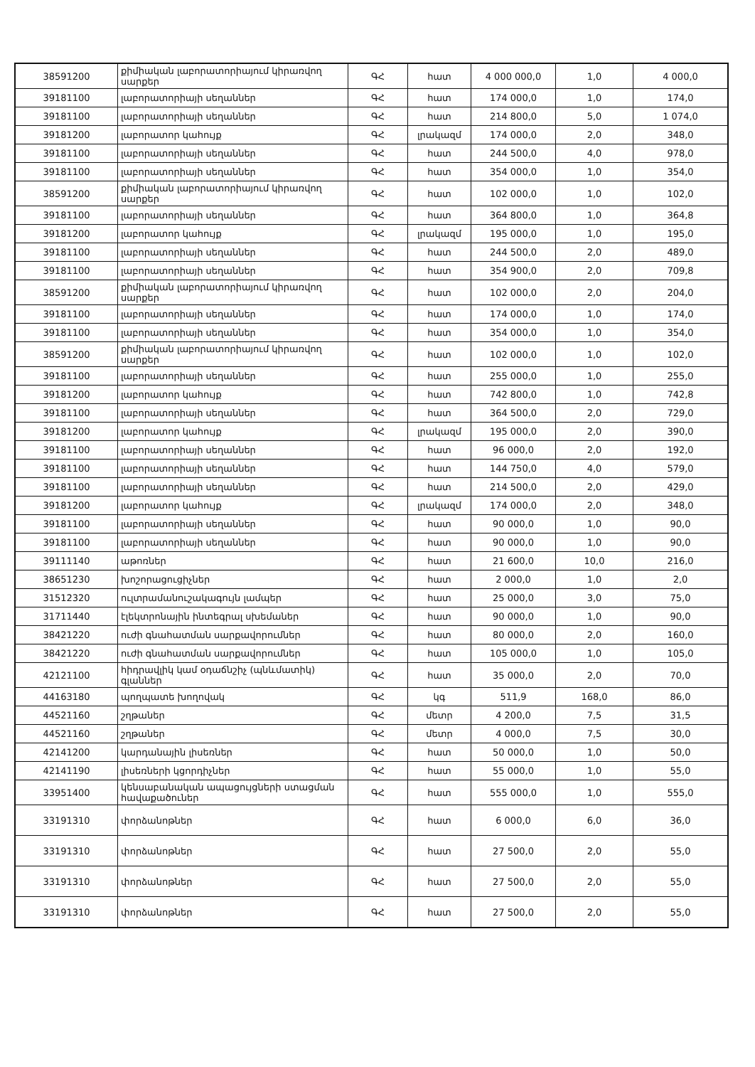| 38591200 | քիմիական լաբորատորիայում կիրառվող սարքեր | ԳՀ | հատ | 4 000 000,0 | 1,0 | 4 000,0 |
| 39181100 | լաբորատորիայի սեղաններ | ԳՀ | հատ | 174 000,0 | 1,0 | 174,0 |
| 39181100 | լաբորատորիայի սեղաններ | ԳՀ | հատ | 214 800,0 | 5,0 | 1 074,0 |
| 39181200 | լաբորատոր կահույք | ԳՀ | լրակազմ | 174 000,0 | 2,0 | 348,0 |
| 39181100 | լաբորատորիայի սեղաններ | ԳՀ | հատ | 244 500,0 | 4,0 | 978,0 |
| 39181100 | լաբորատորիայի սեղաններ | ԳՀ | հատ | 354 000,0 | 1,0 | 354,0 |
| 38591200 | քիմիական լաբորատորիայում կիրառվող սարքեր | ԳՀ | հատ | 102 000,0 | 1,0 | 102,0 |
| 39181100 | լաբորատորիայի սեղաններ | ԳՀ | հատ | 364 800,0 | 1,0 | 364,8 |
| 39181200 | լաբորատոր կահույք | ԳՀ | լրակազմ | 195 000,0 | 1,0 | 195,0 |
| 39181100 | լաբորատորիայի սեղաններ | ԳՀ | հատ | 244 500,0 | 2,0 | 489,0 |
| 39181100 | լաբորատորիայի սեղաններ | ԳՀ | հատ | 354 900,0 | 2,0 | 709,8 |
| 38591200 | քիմիական լաբորատորիայում կիրառվող սարքեր | ԳՀ | հատ | 102 000,0 | 2,0 | 204,0 |
| 39181100 | լաբորատորիայի սեղաններ | ԳՀ | հատ | 174 000,0 | 1,0 | 174,0 |
| 39181100 | լաբորատորիայի սեղաններ | ԳՀ | հատ | 354 000,0 | 1,0 | 354,0 |
| 38591200 | քիմիական լաբորատորիայում կիրառվող սարքեր | ԳՀ | հատ | 102 000,0 | 1,0 | 102,0 |
| 39181100 | լաբորատորիայի սեղաններ | ԳՀ | հատ | 255 000,0 | 1,0 | 255,0 |
| 39181200 | լաբորատոր կահույք | ԳՀ | հատ | 742 800,0 | 1,0 | 742,8 |
| 39181100 | լաբորատորիայի սեղաններ | ԳՀ | հատ | 364 500,0 | 2,0 | 729,0 |
| 39181200 | լաբորատոր կահույք | ԳՀ | լրակազմ | 195 000,0 | 2,0 | 390,0 |
| 39181100 | լաբորատորիայի սեղաններ | ԳՀ | հատ | 96 000,0 | 2,0 | 192,0 |
| 39181100 | լաբորատորիայի սեղաններ | ԳՀ | հատ | 144 750,0 | 4,0 | 579,0 |
| 39181100 | լաբորատորիայի սեղաններ | ԳՀ | հատ | 214 500,0 | 2,0 | 429,0 |
| 39181200 | լաբորատոր կահույք | ԳՀ | լրակազմ | 174 000,0 | 2,0 | 348,0 |
| 39181100 | լաբորատորիայի սեղաններ | ԳՀ | հատ | 90 000,0 | 1,0 | 90,0 |
| 39181100 | լաբորատորիայի սեղաններ | ԳՀ | հատ | 90 000,0 | 1,0 | 90,0 |
| 39111140 | աթոռներ | ԳՀ | հատ | 21 600,0 | 10,0 | 216,0 |
| 38651230 | խոշորացուցիչներ | ԳՀ | հատ | 2 000,0 | 1,0 | 2,0 |
| 31512320 | ուլտրամանուշակագույն լամպեր | ԳՀ | հատ | 25 000,0 | 3,0 | 75,0 |
| 31711440 | էլեկտրոնային ինտեգրալ սխեմաներ | ԳՀ | հատ | 90 000,0 | 1,0 | 90,0 |
| 38421220 | ուժի գնահատման սարքավորումներ | ԳՀ | հատ | 80 000,0 | 2,0 | 160,0 |
| 38421220 | ուժի գնահատման սարքավորումներ | ԳՀ | հատ | 105 000,0 | 1,0 | 105,0 |
| 42121100 | հիդրավլիկ կամ օդաճնշիչ (պնևմատիկ) գլաններ | ԳՀ | հատ | 35 000,0 | 2,0 | 70,0 |
| 44163180 | պողպատե խողովակ | ԳՀ | կգ | 511,9 | 168,0 | 86,0 |
| 44521160 | շղթաներ | ԳՀ | մետր | 4 200,0 | 7,5 | 31,5 |
| 44521160 | շղթաներ | ԳՀ | մետր | 4 000,0 | 7,5 | 30,0 |
| 42141200 | կարդանային լիսեռներ | ԳՀ | հատ | 50 000,0 | 1,0 | 50,0 |
| 42141190 | լիսեռների կցորդիչներ | ԳՀ | հատ | 55 000,0 | 1,0 | 55,0 |
| 33951400 | կենսաբանական ապացույցների ստացման հավաքածուներ | ԳՀ | հատ | 555 000,0 | 1,0 | 555,0 |
| 33191310 | փորձանոթներ | ԳՀ | հատ | 6 000,0 | 6,0 | 36,0 |
| 33191310 | փորձանոթներ | ԳՀ | հատ | 27 500,0 | 2,0 | 55,0 |
| 33191310 | փորձանոթներ | ԳՀ | հատ | 27 500,0 | 2,0 | 55,0 |
| 33191310 | փորձանոթներ | ԳՀ | հատ | 27 500,0 | 2,0 | 55,0 |